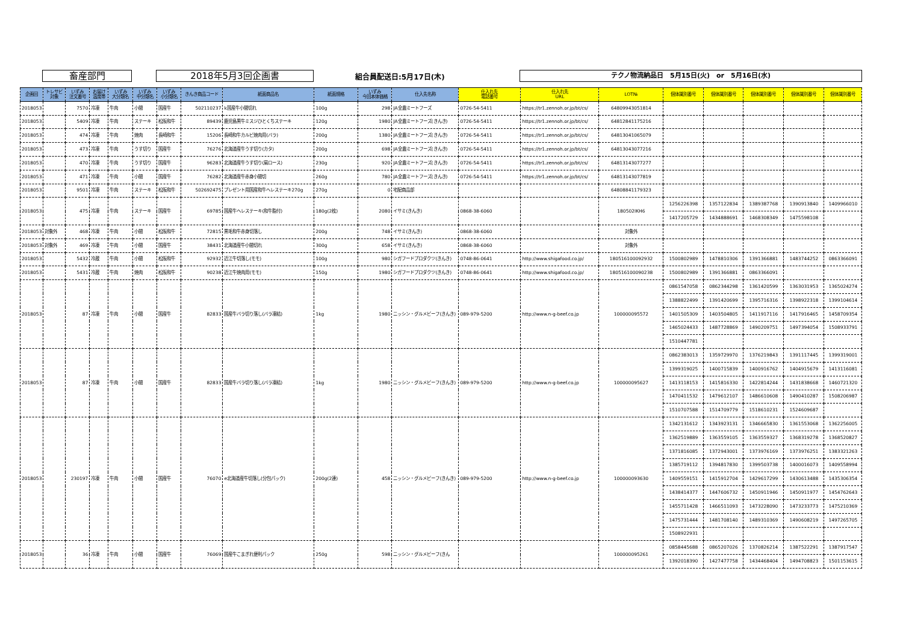畜産部門 2018年5月3回企画書 組合員配送日:5月17日(木) テクノ物流納品日　5月15日(火)　or　5月16日(水)
| 企画回 | トレサビ 対象 | いずみ 注文番号 | お届け 温度帯 | いずみ 大分類名 | いずみ 中分類名 | いずみ 小分類名 | きんき商品コード | 紙面商品名 | 紙面規格 | いずみ 今回本体価格 | 仕入先名称 | 仕入れ先 電話番号 | 仕入れ先 URL | LOT№ | 個体識別番号 | 個体識別番号 | 個体識別番号 | 個体識別番号 | 個体識別番号 |
| --- | --- | --- | --- | --- | --- | --- | --- | --- | --- | --- | --- | --- | --- | --- | --- | --- | --- | --- | --- |
| 2018053 | | 7570 | 冷凍 | 牛肉 | 小間 | 国産牛 | 502110237 | k国産牛小間切れ | 100g | 298 | JA全農ミートフーズ | 0726-54-5411 | https://tr1.zennoh.or.jp/bt/cs/ | 64809943051814 | | | | | |
| 2018053 | | 5409 | 冷凍 | 牛肉 | ステーキ | 松阪和牛 | 89439 | 鹿児島黒牛ミスジひとくちステーキ | 120g | 1980 | JA全農ミートフーズ(きんき) | 0726-54-5411 | https://tr1.zennoh.or.jp/bt/cs/ | 64812841175216 | | | | | |
| 2018053 | | 474 | 冷凍 | 牛肉 | 焼肉 | 長崎和牛 | 15206 | 長崎和牛カルビ焼肉用(バラ) | 200g | 1380 | JA全農ミートフーズ(きんき) | 0726-54-5411 | https://tr1.zennoh.or.jp/bt/cs/ | 64813041065079 | | | | | |
| 2018053 | | 473 | 冷凍 | 牛肉 | うす切り | 国産牛 | 76276 | 北海道産牛うす切り(カタ) | 200g | 698 | JA全農ミートフーズ(きんき) | 0726-54-5411 | https://tr1.zennoh.or.jp/bt/cs/ | 64813043077216 | | | | | |
| 2018053 | | 470 | 冷凍 | 牛肉 | うす切り | 国産牛 | 96283 | 北海道産牛うす切り(肩ロース) | 230g | 920 | JA全農ミートフーズ(きんき) | 0726-54-5411 | https://tr1.zennoh.or.jp/bt/cs/ | 64813143077277 | | | | | |
| 2018053 | | 471 | 冷凍 | 牛肉 | 小間 | 国産牛 | 76282 | 北海道産牛赤身小間切 | 260g | 780 | JA全農ミートフーズ(きんき) | 0726-54-5411 | https://tr1.zennoh.or.jp/bt/cs/ | 64813143077819 | | | | | |
| 2018053 | | 9501 | 冷凍 | 牛肉 | ステーキ | 松阪和牛 | 502692475 | プレゼント用国産和牛ヘレステーキ270g | 270g | 0 | 宅配商品部 | | | 64808841179323 | | | | | |
| 2018053 | | 475 | 冷凍 | 牛肉 | ステーキ | 国産牛 | 69785 | 国産牛ヘレステーキ(和牛脂付) | 180g(2枚) | 2080 | イサミ(きんき) | 0868-38-6060 | | 180502IKH6 | 1256226398 | 1357122834 | 1389387768 | 1390913840 | 1409966010 |
| | | | | | | | | | | | | | | | 1417205729 | 1434888691 | 1468308349 | 1475598108 | |
| 2018053 | 対象外 | 468 | 冷凍 | 牛肉 | 小間 | 松阪和牛 | 72815 | 黒毛和牛赤身切落し | 200g | 748 | イサミ(きんき) | 0868-38-6060 | | 対象外 | | | | | |
| 2018053 | 対象外 | 469 | 冷凍 | 牛肉 | 小間 | 国産牛 | 38431 | 北海道産牛小間切れ | 300g | 658 | イサミ(きんき) | 0868-38-6060 | | 対象外 | | | | | |
| 2018053 | | 5432 | 冷蔵 | 牛肉 | 小間 | 松阪和牛 | 92932 | 近江牛切落し(モモ) | 100g | 980 | シガフードプロダクツ(きんき) | 0748-86-0641 | http://www.shigafood.co.jp/ | 180516100092932 | 1500802989 | 1478810306 | 1391366881 | 1483744252 | 0863366091 |
| 2018053 | | 5431 | 冷蔵 | 牛肉 | 焼肉 | 松阪和牛 | 90238 | 近江牛焼肉用(モモ) | 150g | 1980 | シガフードプロダクツ(きんき) | 0748-86-0641 | http://www.shigafood.co.jp/ | 180516100090238 | 1500802989 | 1391366881 | 0863366091 | | |
| 2018053 | | 87 | 冷凍 | 牛肉 | 小間 | 国産牛 | 82833 | 国産牛バラ切り落し(バラ凍結) | 1kg | 1980 | ニッシン・グルメビーフ(きんき) | 089-979-5200 | http://www.n-g-beef.co.jp | 100000095572 | 0861547058 | 0862344298 | 1361420599 | 1363031953 | 1365024274 |
| | | | | | | | | | | | | | | | 1388822499 | 1391420699 | 1395716316 | 1398922318 | 1399104614 |
| | | | | | | | | | | | | | | | 1401505309 | 1403504805 | 1411917116 | 1417916465 | 1458709354 |
| | | | | | | | | | | | | | | | 1465024433 | 1487728869 | 1490209751 | 1497394054 | 1508933791 |
| | | | | | | | | | | | | | | | 1510447781 | | | | |
| 2018053 | | 87 | 冷凍 | 牛肉 | 小間 | 国産牛 | 82833 | 国産牛バラ切り落し(バラ凍結) | 1kg | 1980 | ニッシン・グルメビーフ(きんき) | 089-979-5200 | http://www.n-g-beef.co.jp | 100000095627 | 0862383013 | 1359729970 | 1376219843 | 1391117445 | 1399319001 |
| | | | | | | | | | | | | | | | 1399319025 | 1400715839 | 1400916762 | 1404915679 | 1413116081 |
| | | | | | | | | | | | | | | | 1413118153 | 1415816330 | 1422814244 | 1431838668 | 1460721320 |
| | | | | | | | | | | | | | | | 1470411532 | 1479612107 | 1486610608 | 1490410287 | 1508206987 |
| | | | | | | | | | | | | | | | 1510707588 | 1514709779 | 1518610231 | 1524609687 | |
| 2018053 | | 230197 | 冷凍 | 牛肉 | 小間 | 国産牛 | 76070 | e北海道産牛切落し(分包パック) | 200g(2連) | 458 | ニッシン・グルメビーフ(きんき) | 089-979-5200 | http://www.n-g-beef.co.jp | 100000093630 | 1342131612 | 1343923131 | 1346665830 | 1361553068 | 1362256005 |
| | | | | | | | | | | | | | | | 1362519889 | 1363559105 | 1363559327 | 1368319278 | 1368520827 |
| | | | | | | | | | | | | | | | 1371816085 | 1372943001 | 1373976169 | 1373976251 | 1383321263 |
| | | | | | | | | | | | | | | | 1385719112 | 1394817830 | 1399503738 | 1400016073 | 1409558994 |
| | | | | | | | | | | | | | | | 1409559151 | 1415912704 | 1429617299 | 1430613488 | 1435306354 |
| | | | | | | | | | | | | | | | 1438414377 | 1447606732 | 1450911946 | 1450911977 | 1454762643 |
| | | | | | | | | | | | | | | | 1455711428 | 1466511093 | 1473228090 | 1473233773 | 1475210369 |
| | | | | | | | | | | | | | | | 1475731444 | 1481708140 | 1489310369 | 1490608219 | 1497265705 |
| | | | | | | | | | | | | | | | 1508922931 | | | | |
| 2018053 | | 36 | 冷凍 | 牛肉 | 小間 | 国産牛 | 76069 | 国産牛こまぎれ便利パック | 250g | 598 | ニッシン・グルメビーフ(きん | | | 100000095261 | 0858445688 | 0865207026 | 1370826214 | 1387522291 | 1387917547 |
| | | | | | | | | | | | | | | | 1392018390 | 1427477758 | 1434468404 | 1494708823 | 1501153615 |